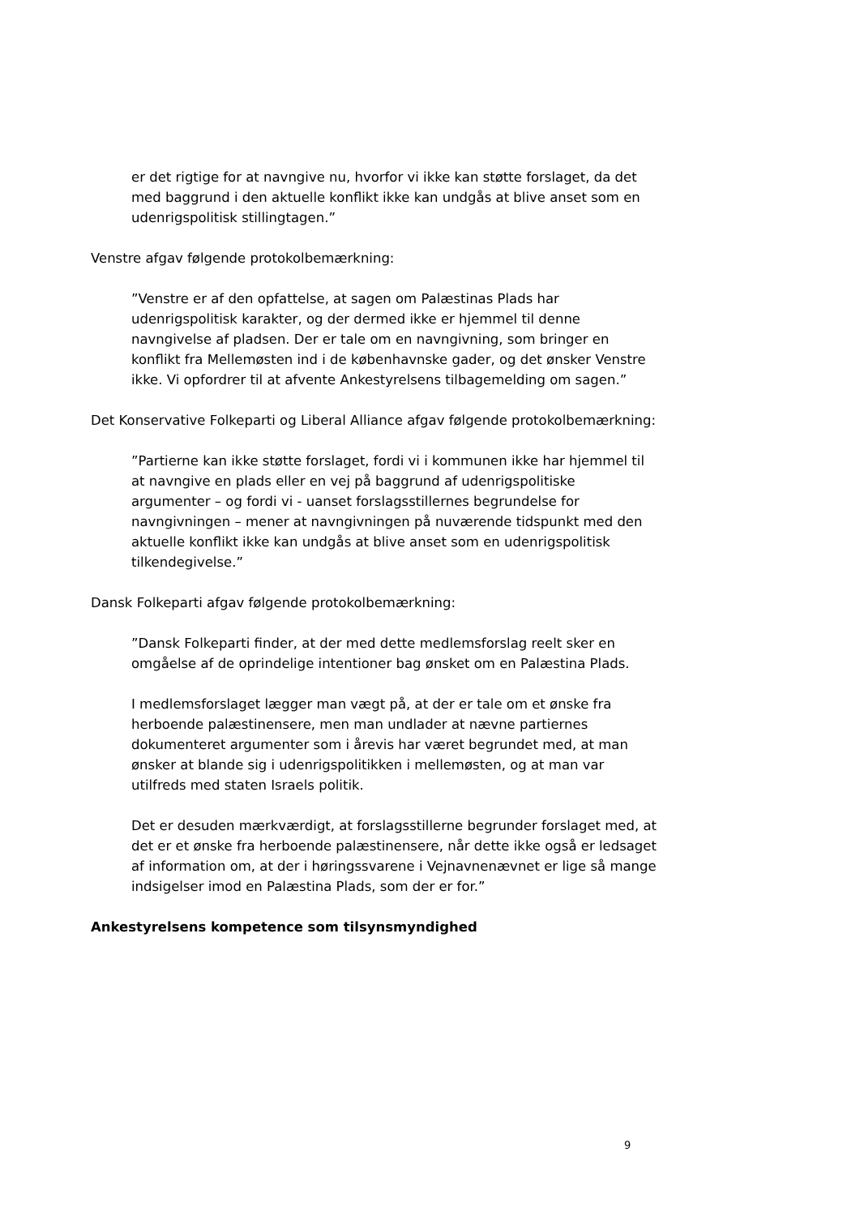er det rigtige for at navngive nu, hvorfor vi ikke kan støtte forslaget, da det med baggrund i den aktuelle konflikt ikke kan undgås at blive anset som en udenrigspolitisk stillingtagen.”
Venstre afgav følgende protokolbemærkning:
”Venstre er af den opfattelse, at sagen om Palæstinas Plads har udenrigspolitisk karakter, og der dermed ikke er hjemmel til denne navngivelse af pladsen. Der er tale om en navngivning, som bringer en konflikt fra Mellemøsten ind i de københavnske gader, og det ønsker Venstre ikke. Vi opfordrer til at afvente Ankestyrelsens tilbagemelding om sagen.”
Det Konservative Folkeparti og Liberal Alliance afgav følgende protokolbemærkning:
”Partierne kan ikke støtte forslaget, fordi vi i kommunen ikke har hjemmel til at navngive en plads eller en vej på baggrund af udenrigspolitiske argumenter – og fordi vi - uanset forslagsstillernes begrundelse for navngivningen – mener at navngivningen på nuværende tidspunkt med den aktuelle konflikt ikke kan undgås at blive anset som en udenrigspolitisk tilkendegivelse.”
Dansk Folkeparti afgav følgende protokolbemærkning:
”Dansk Folkeparti finder, at der med dette medlemsforslag reelt sker en omgåelse af de oprindelige intentioner bag ønsket om en Palæstina Plads.
I medlemsforslaget lægger man vægt på, at der er tale om et ønske fra herboende palæstinensere, men man undlader at nævne partiernes dokumenteret argumenter som i årevis har været begrundet med, at man ønsker at blande sig i udenrigspolitikken i mellemøsten, og at man var utilfreds med staten Israels politik.
Det er desuden mærkværdigt, at forslagsstillerne begrunder forslaget med, at det er et ønske fra herboende palæstinensere, når dette ikke også er ledsaget af information om, at der i høringssvarene i Vejnavnenævnet er lige så mange indsigelser imod en Palæstina Plads, som der er for.”
Ankestyrelsens kompetence som tilsynsmyndighed
9